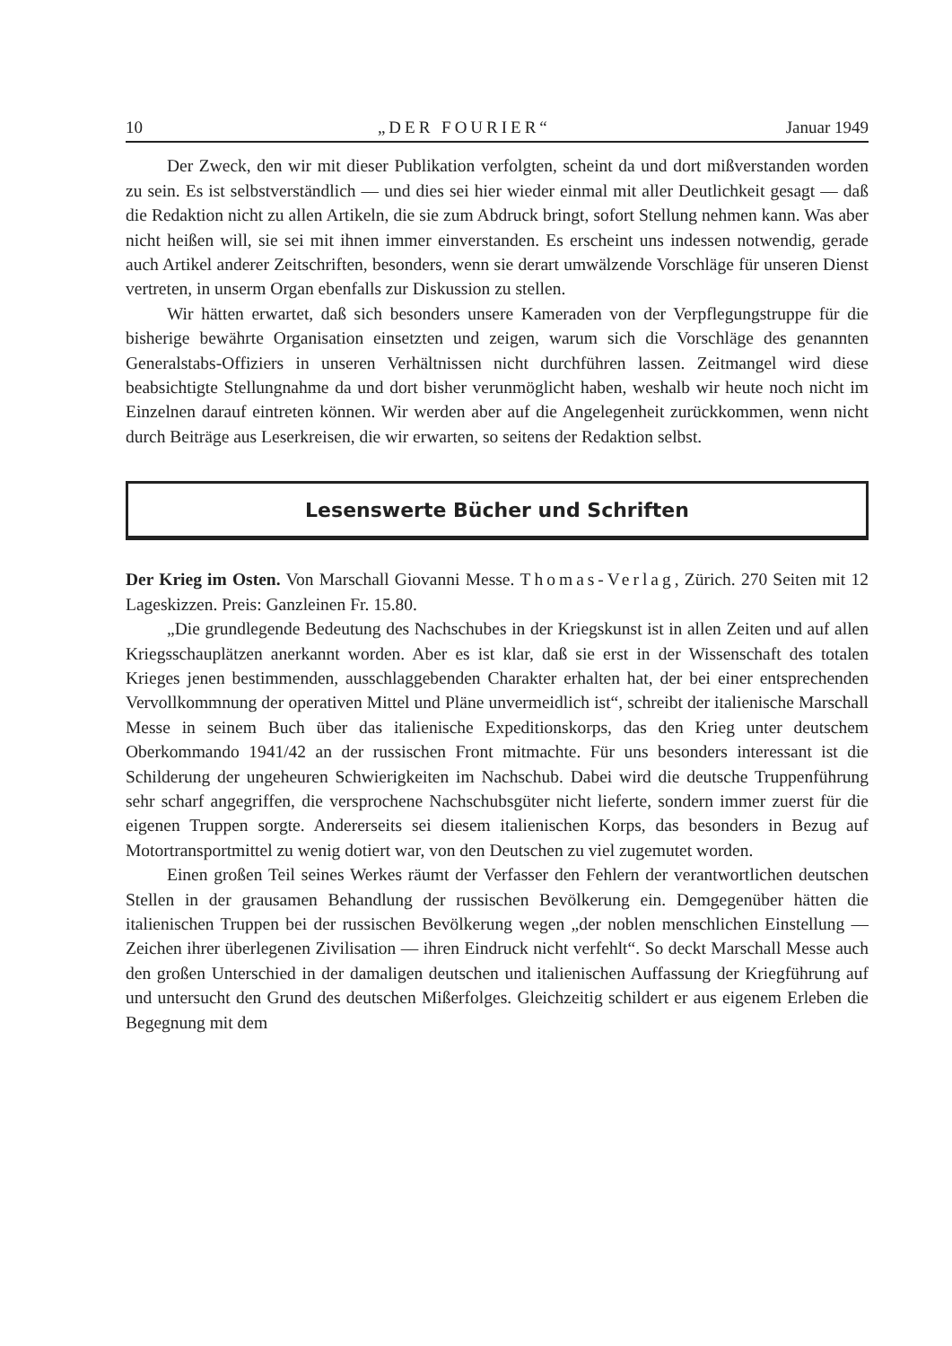10 „DER FOURIER“Januar 1949
Der Zweck, den wir mit dieser Publikation verfolgten, scheint da und dort mißverstanden worden zu sein. Es ist selbstverständlich — und dies sei hier wieder einmal mit aller Deutlichkeit gesagt — daß die Redaktion nicht zu allen Artikeln, die sie zum Abdruck bringt, sofort Stellung nehmen kann. Was aber nicht heißen will, sie sei mit ihnen immer einverstanden. Es erscheint uns indessen notwendig, gerade auch Artikel anderer Zeitschriften, besonders, wenn sie derart umwälzende Vorschläge für unseren Dienst vertreten, in unserm Organ ebenfalls zur Diskussion zu stellen.
Wir hätten erwartet, daß sich besonders unsere Kameraden von der Verpflegungstruppe für die bisherige bewährte Organisation einsetzten und zeigen, warum sich die Vorschläge des genannten Generalstabs-Offiziers in unseren Verhältnissen nicht durchführen lassen. Zeitmangel wird diese beabsichtigte Stellungnahme da und dort bisher verunmöglicht haben, weshalb wir heute noch nicht im Einzelnen darauf eintreten können. Wir werden aber auf die Angelegenheit zurückkommen, wenn nicht durch Beiträge aus Leserkreisen, die wir erwarten, so seitens der Redaktion selbst.
Lesenswerte Bücher und Schriften
Der Krieg im Osten. Von Marschall Giovanni Messe. Thomas-Verlag, Zürich. 270 Seiten mit 12 Lageskizzen. Preis: Ganzleinen Fr. 15.80.
„Die grundlegende Bedeutung des Nachschubes in der Kriegskunst ist in allen Zeiten und auf allen Kriegsschauplätzen anerkannt worden. Aber es ist klar, daß sie erst in der Wissenschaft des totalen Krieges jenen bestimmenden, ausschlaggebenden Charakter erhalten hat, der bei einer entsprechenden Vervollkommnung der operativen Mittel und Pläne unvermeidlich ist“, schreibt der italienische Marschall Messe in seinem Buch über das italienische Expeditionskorps, das den Krieg unter deutschem Oberkommando 1941/42 an der russischen Front mitmachte. Für uns besonders interessant ist die Schilderung der ungeheuren Schwierigkeiten im Nachschub. Dabei wird die deutsche Truppenführung sehr scharf angegriffen, die versprochene Nachschubsgüter nicht lieferte, sondern immer zuerst für die eigenen Truppen sorgte. Andererseits sei diesem italienischen Korps, das besonders in Bezug auf Motortransportmittel zu wenig dotiert war, von den Deutschen zu viel zugemutet worden.
Einen großen Teil seines Werkes räumt der Verfasser den Fehlern der verantwortlichen deutschen Stellen in der grausamen Behandlung der russischen Bevölkerung ein. Demgegenüber hätten die italienischen Truppen bei der russischen Bevölkerung wegen „der noblen menschlichen Einstellung — Zeichen ihrer überlegenen Zivilisation — ihren Eindruck nicht verfehlt“. So deckt Marschall Messe auch den großen Unterschied in der damaligen deutschen und italienischen Auffassung der Kriegführung auf und untersucht den Grund des deutschen Mißerfolges. Gleichzeitig schildert er aus eigenem Erleben die Begegnung mit dem